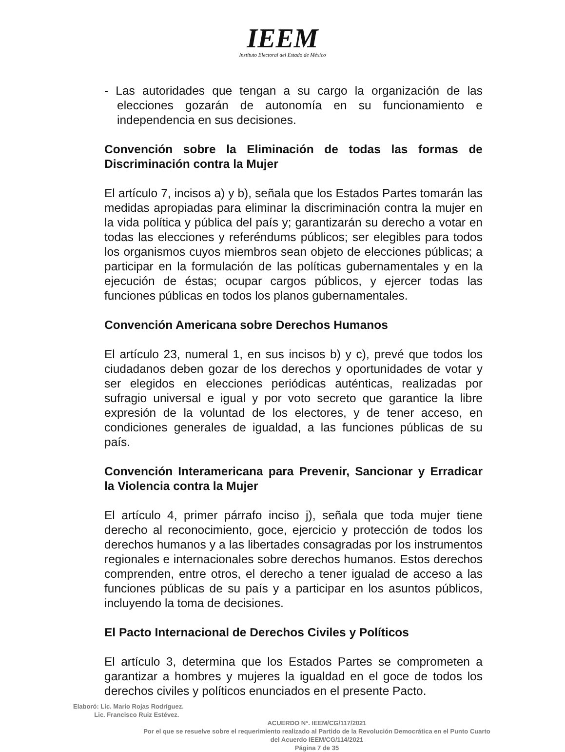IEEM
Instituto Electoral del Estado de México
- Las autoridades que tengan a su cargo la organización de las elecciones gozarán de autonomía en su funcionamiento e independencia en sus decisiones.
Convención sobre la Eliminación de todas las formas de Discriminación contra la Mujer
El artículo 7, incisos a) y b), señala que los Estados Partes tomarán las medidas apropiadas para eliminar la discriminación contra la mujer en la vida política y pública del país y; garantizarán su derecho a votar en todas las elecciones y referéndums públicos; ser elegibles para todos los organismos cuyos miembros sean objeto de elecciones públicas; a participar en la formulación de las políticas gubernamentales y en la ejecución de éstas; ocupar cargos públicos, y ejercer todas las funciones públicas en todos los planos gubernamentales.
Convención Americana sobre Derechos Humanos
El artículo 23, numeral 1, en sus incisos b) y c), prevé que todos los ciudadanos deben gozar de los derechos y oportunidades de votar y ser elegidos en elecciones periódicas auténticas, realizadas por sufragio universal e igual y por voto secreto que garantice la libre expresión de la voluntad de los electores, y de tener acceso, en condiciones generales de igualdad, a las funciones públicas de su país.
Convención Interamericana para Prevenir, Sancionar y Erradicar la Violencia contra la Mujer
El artículo 4, primer párrafo inciso j), señala que toda mujer tiene derecho al reconocimiento, goce, ejercicio y protección de todos los derechos humanos y a las libertades consagradas por los instrumentos regionales e internacionales sobre derechos humanos. Estos derechos comprenden, entre otros, el derecho a tener igualad de acceso a las funciones públicas de su país y a participar en los asuntos públicos, incluyendo la toma de decisiones.
El Pacto Internacional de Derechos Civiles y Políticos
El artículo 3, determina que los Estados Partes se comprometen a garantizar a hombres y mujeres la igualdad en el goce de todos los derechos civiles y políticos enunciados en el presente Pacto.
Elaboró: Lic. Mario Rojas Rodríguez.
Lic. Francisco Ruiz Estévez.
ACUERDO N°. IEEM/CG/117/2021
Por el que se resuelve sobre el requerimiento realizado al Partido de la Revolución Democrática en el Punto Cuarto
del Acuerdo IEEM/CG/114/2021
Página 7 de 35